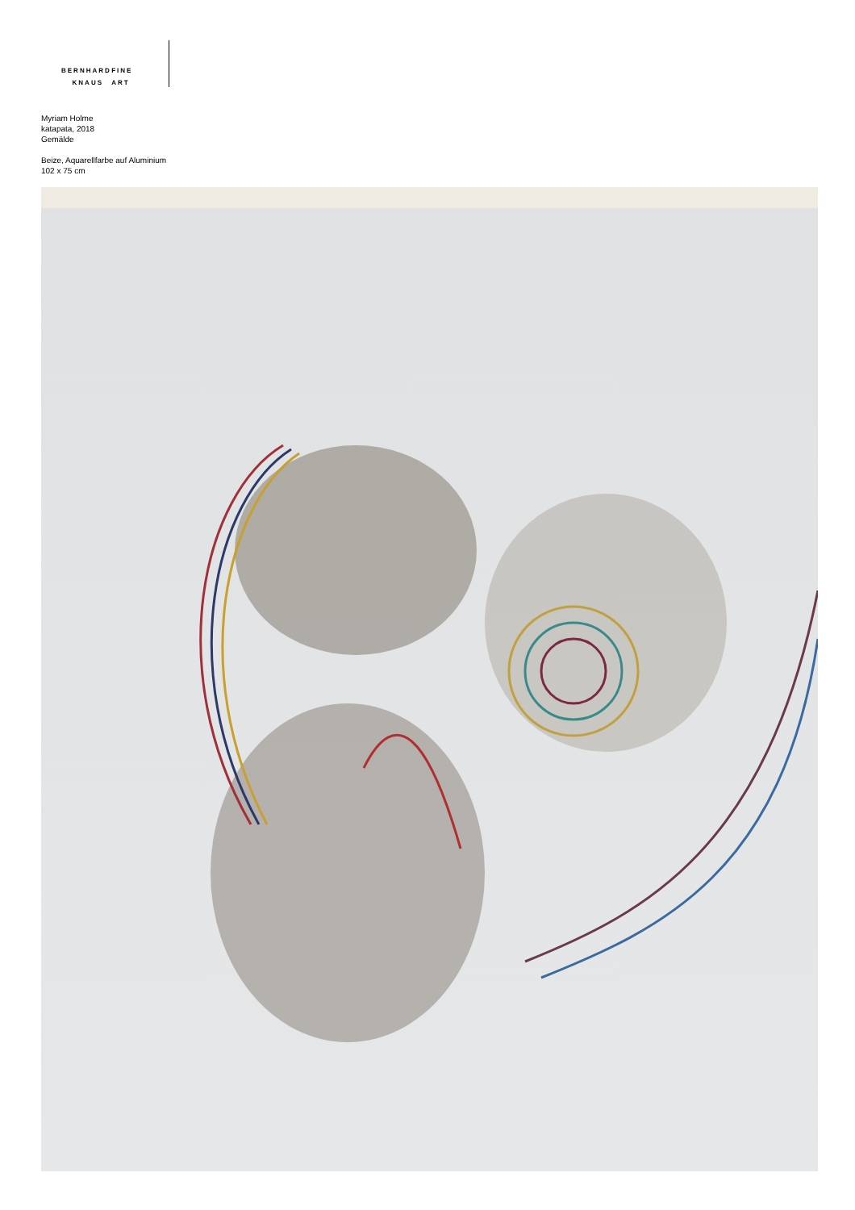BERNHARD
KNAUS FINE
ART
Myriam Holme
katapata, 2018
Gemälde
Beize, Aquarellfarbe auf Aluminium
102 x 75 cm